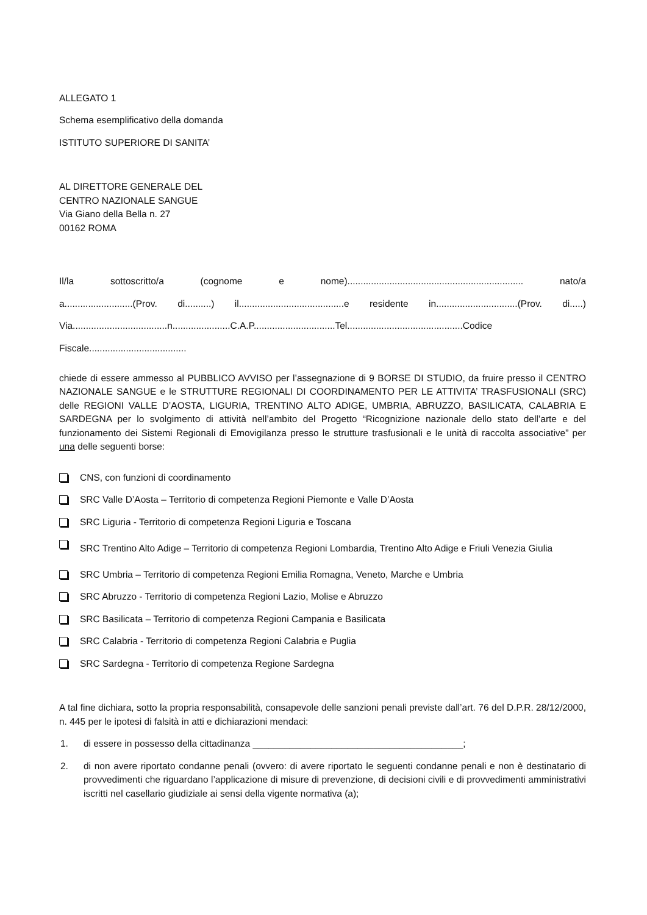ALLEGATO 1
Schema esemplificativo della domanda
ISTITUTO SUPERIORE DI SANITA’
AL DIRETTORE GENERALE DEL
CENTRO NAZIONALE SANGUE
Via Giano della Bella n. 27
00162 ROMA
Il/la sottoscritto/a (cognome e nome)................................................................... nato/a
a..........................(Prov. di..........) il........................................e residente in...............................(Prov. di.....)
Via....................................n......................C.A.P...............................Tel............................................Codice
Fiscale.....................................
chiede di essere ammesso al PUBBLICO AVVISO per l’assegnazione di 9 BORSE DI STUDIO, da fruire presso il CENTRO NAZIONALE SANGUE e le STRUTTURE REGIONALI DI COORDINAMENTO PER LE ATTIVITA’ TRASFUSIONALI (SRC) delle REGIONI VALLE D’AOSTA, LIGURIA, TRENTINO ALTO ADIGE, UMBRIA, ABRUZZO, BASILICATA, CALABRIA E SARDEGNA per lo svolgimento di attività nell’ambito del Progetto “Ricognizione nazionale dello stato dell’arte e del funzionamento dei Sistemi Regionali di Emovigilanza presso le strutture trasfusionali e le unità di raccolta associative” per una delle seguenti borse:
CNS, con funzioni di coordinamento
SRC Valle D’Aosta – Territorio di competenza Regioni Piemonte e Valle D’Aosta
SRC Liguria - Territorio di competenza Regioni Liguria e Toscana
SRC Trentino Alto Adige – Territorio di competenza Regioni Lombardia, Trentino Alto Adige e Friuli Venezia Giulia
SRC Umbria – Territorio di competenza Regioni Emilia Romagna, Veneto, Marche e Umbria
SRC Abruzzo - Territorio di competenza Regioni Lazio, Molise e Abruzzo
SRC Basilicata – Territorio di competenza Regioni Campania e Basilicata
SRC Calabria - Territorio di competenza Regioni Calabria e Puglia
SRC Sardegna - Territorio di competenza Regione Sardegna
A tal fine dichiara, sotto la propria responsabilità, consapevole delle sanzioni penali previste dall’art. 76 del D.P.R. 28/12/2000, n. 445 per le ipotesi di falsità in atti e dichiarazioni mendaci:
1. di essere in possesso della cittadinanza ________________________________________;
2. di non avere riportato condanne penali (ovvero: di avere riportato le seguenti condanne penali e non è destinatario di provvedimenti che riguardano l’applicazione di misure di prevenzione, di decisioni civili e di provvedimenti amministrativi iscritti nel casellario giudiziale ai sensi della vigente normativa (a);